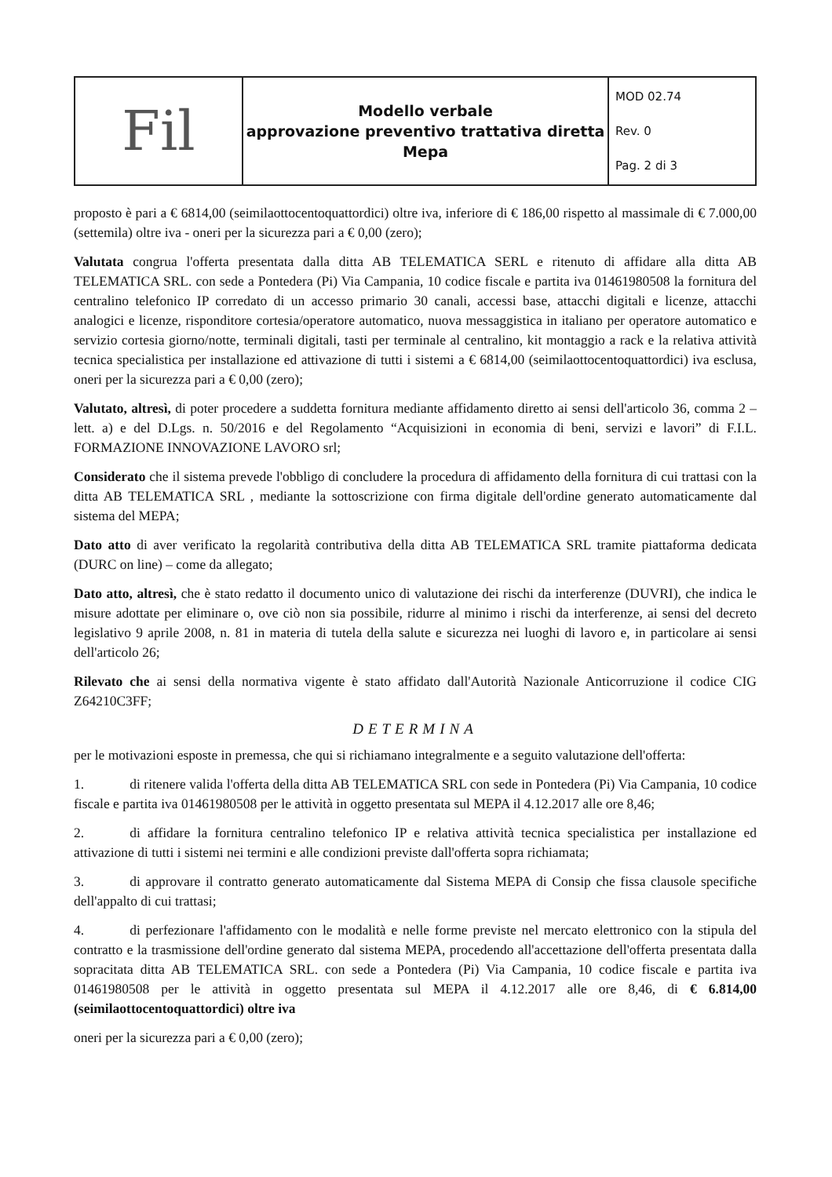| Fil | Modello verbale approvazione preventivo trattativa diretta Mepa | MOD 02.74 Rev. 0 Pag. 2 di 3 |
proposto è pari a € 6814,00 (seimilaottocentoquattordici) oltre iva, inferiore di € 186,00 rispetto al massimale di € 7.000,00 (settemila) oltre iva - oneri per la sicurezza pari a € 0,00 (zero);
Valutata congrua l'offerta presentata dalla ditta AB TELEMATICA SERL e ritenuto di affidare alla ditta AB TELEMATICA SRL. con sede a Pontedera (Pi) Via Campania, 10 codice fiscale e partita iva 01461980508 la fornitura del centralino telefonico IP corredato di un accesso primario 30 canali, accessi base, attacchi digitali e licenze, attacchi analogici e licenze, risponditore cortesia/operatore automatico, nuova messaggistica in italiano per operatore automatico e servizio cortesia giorno/notte, terminali digitali, tasti per terminale al centralino, kit montaggio a rack e la relativa attività tecnica specialistica per installazione ed attivazione di tutti i sistemi a € 6814,00 (seimilaottocentoquattordici) iva esclusa, oneri per la sicurezza pari a € 0,00 (zero);
Valutato, altresì, di poter procedere a suddetta fornitura mediante affidamento diretto ai sensi dell'articolo 36, comma 2 – lett. a) e del D.Lgs. n. 50/2016 e del Regolamento “Acquisizioni in economia di beni, servizi e lavori” di F.I.L. FORMAZIONE INNOVAZIONE LAVORO srl;
Considerato che il sistema prevede l'obbligo di concludere la procedura di affidamento della fornitura di cui trattasi con la ditta AB TELEMATICA SRL , mediante la sottoscrizione con firma digitale dell'ordine generato automaticamente dal sistema del MEPA;
Dato atto di aver verificato la regolarità contributiva della ditta AB TELEMATICA SRL tramite piattaforma dedicata (DURC on line) – come da allegato;
Dato atto, altresì, che è stato redatto il documento unico di valutazione dei rischi da interferenze (DUVRI), che indica le misure adottate per eliminare o, ove ciò non sia possibile, ridurre al minimo i rischi da interferenze, ai sensi del decreto legislativo 9 aprile 2008, n. 81 in materia di tutela della salute e sicurezza nei luoghi di lavoro e, in particolare ai sensi dell'articolo 26;
Rilevato che ai sensi della normativa vigente è stato affidato dall'Autorità Nazionale Anticorruzione il codice CIG Z64210C3FF;
DETERMINA
per le motivazioni esposte in premessa, che qui si richiamano integralmente e a seguito valutazione dell'offerta:
1. di ritenere valida l'offerta della ditta AB TELEMATICA SRL con sede in Pontedera (Pi) Via Campania, 10 codice fiscale e partita iva 01461980508 per le attività in oggetto presentata sul MEPA il 4.12.2017 alle ore 8,46;
2. di affidare la fornitura centralino telefonico IP e relativa attività tecnica specialistica per installazione ed attivazione di tutti i sistemi nei termini e alle condizioni previste dall'offerta sopra richiamata;
3. di approvare il contratto generato automaticamente dal Sistema MEPA di Consip che fissa clausole specifiche dell'appalto di cui trattasi;
4. di perfezionare l'affidamento con le modalità e nelle forme previste nel mercato elettronico con la stipula del contratto e la trasmissione dell'ordine generato dal sistema MEPA, procedendo all'accettazione dell'offerta presentata dalla sopracitata ditta AB TELEMATICA SRL. con sede a Pontedera (Pi) Via Campania, 10 codice fiscale e partita iva 01461980508 per le attività in oggetto presentata sul MEPA il 4.12.2017 alle ore 8,46, di € 6.814,00 (seimilaottocentoquattordici) oltre iva
oneri per la sicurezza pari a € 0,00 (zero);